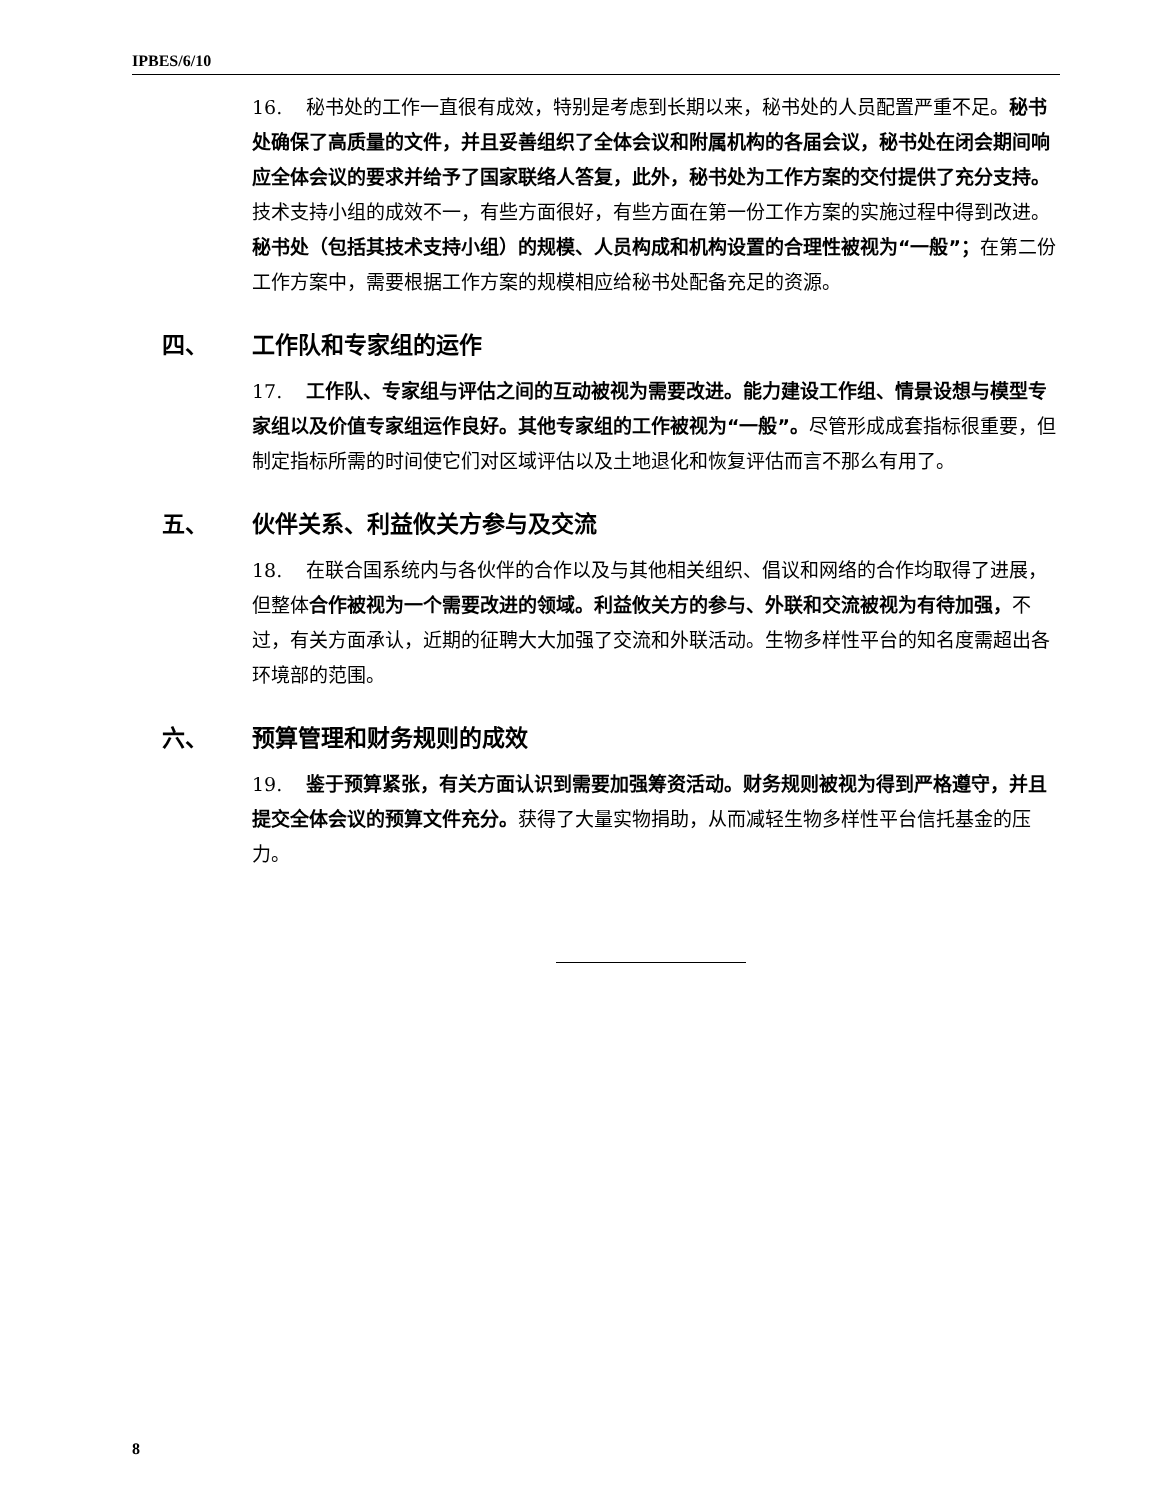IPBES/6/10
16. 秘书处的工作一直很有成效，特别是考虑到长期以来，秘书处的人员配置严重不足。秘书处确保了高质量的文件，并且妥善组织了全体会议和附属机构的各届会议，秘书处在闭会期间响应全体会议的要求并给予了国家联络人答复，此外，秘书处为工作方案的交付提供了充分支持。技术支持小组的成效不一，有些方面很好，有些方面在第一份工作方案的实施过程中得到改进。秘书处（包括其技术支持小组）的规模、人员构成和机构设置的合理性被视为“一般”；在第二份工作方案中，需要根据工作方案的规模相应给秘书处配备充足的资源。
四、 工作队和专家组的运作
17. 工作队、专家组与评估之间的互动被视为需要改进。能力建设工作组、情景设想与模型专家组以及价值专家组运作良好。其他专家组的工作被视为“一般”。尽管形成成套指标很重要，但制定指标所需的时间使它们对区域评估以及土地退化和恢复评估而言不那么有用了。
五、 伙伴关系、利益攸关方参与及交流
18. 在联合国系统内与各伙伴的合作以及与其他相关组织、倡议和网络的合作均取得了进展，但整体合作被视为一个需要改进的领域。利益攸关方的参与、外联和交流被视为有待加强，不过，有关方面承认，近期的征聘大大加强了交流和外联活动。生物多样性平台的知名度需超出各环境部的范围。
六、 预算管理和财务规则的成效
19. 鉴于预算紧张，有关方面认识到需要加强筹资活动。财务规则被视为得到严格遵守，并且提交全体会议的预算文件充分。获得了大量实物捐助，从而减轻生物多样性平台信托基金的压力。
8